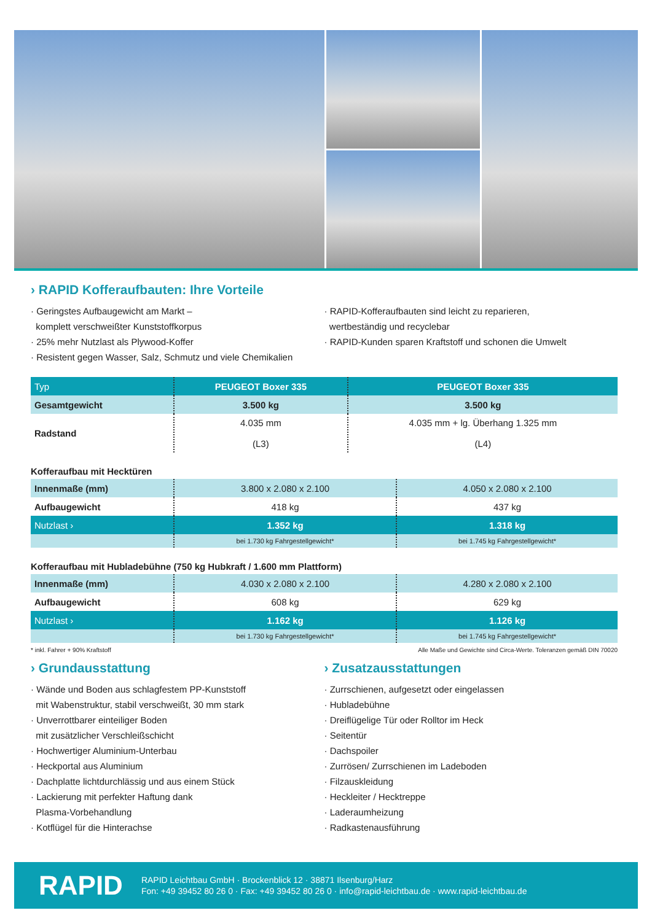› RAPID Kofferaufbauten: Ihre Vorteile
· Geringstes Aufbaugewicht am Markt –
komplett verschweißter Kunststoffkorpus
· 25% mehr Nutzlast als Plywood-Koffer
· Resistent gegen Wasser, Salz, Schmutz und viele Chemikalien
· RAPID-Kofferaufbauten sind leicht zu reparieren,
wertbeständig und recyclebar
· RAPID-Kunden sparen Kraftstoff und schonen die Umwelt
| Typ | PEUGEOT Boxer 335 | PEUGEOT Boxer 335 |
| --- | --- | --- |
| Gesamtgewicht | 3.500 kg | 3.500 kg |
| Radstand | 4.035 mm (L3) | 4.035 mm + lg. Überhang 1.325 mm (L4) |
Kofferaufbau mit Hecktüren
| Innenmaße (mm) | 3.800 x 2.080 x 2.100 | 4.050 x 2.080 x 2.100 |
| Aufbaugewicht | 418 kg | 437 kg |
| Nutzlast › | 1.352 kg | 1.318 kg |
| | bei 1.730 kg Fahrgestellgewicht* | bei 1.745 kg Fahrgestellgewicht* |
Kofferaufbau mit Hubladebühne (750 kg Hubkraft / 1.600 mm Plattform)
| Innenmaße (mm) | 4.030 x 2.080 x 2.100 | 4.280 x 2.080 x 2.100 |
| Aufbaugewicht | 608 kg | 629 kg |
| Nutzlast › | 1.162 kg | 1.126 kg |
| | bei 1.730 kg Fahrgestellgewicht* | bei 1.745 kg Fahrgestellgewicht* |
* inkl. Fahrer + 90% Kraftstoff Alle Maße und Gewichte sind Circa-Werte. Toleranzen gemäß DIN 70020
› Grundausstattung
· Wände und Boden aus schlagfestem PP-Kunststoff
mit Wabenstruktur, stabil verschweißt, 30 mm stark
· Unverrottbarer einteiliger Boden
mit zusätzlicher Verschleißschicht
· Hochwertiger Aluminium-Unterbau
· Heckportal aus Aluminium
· Dachplatte lichtdurchlässig und aus einem Stück
· Lackierung mit perfekter Haftung dank
Plasma-Vorbehandlung
· Kotflügel für die Hinterachse
› Zusatzausstattungen
· Zurrschienen, aufgesetzt oder eingelassen
· Hubladebühne
· Dreiflügelige Tür oder Rolltor im Heck
· Seitentür
· Dachspoiler
· Zurrösen/ Zurrschienen im Ladeboden
· Filzauskleidung
· Heckleiter / Hecktreppe
· Laderaumheizung
· Radkastenausführung
RAPID
RAPID Leichtbau GmbH · Brockenblick 12 · 38871 Ilsenburg/Harz
Fon: +49 39452 80 26 0 · Fax: +49 39452 80 26 0 · info@rapid-leichtbau.de · www.rapid-leichtbau.de